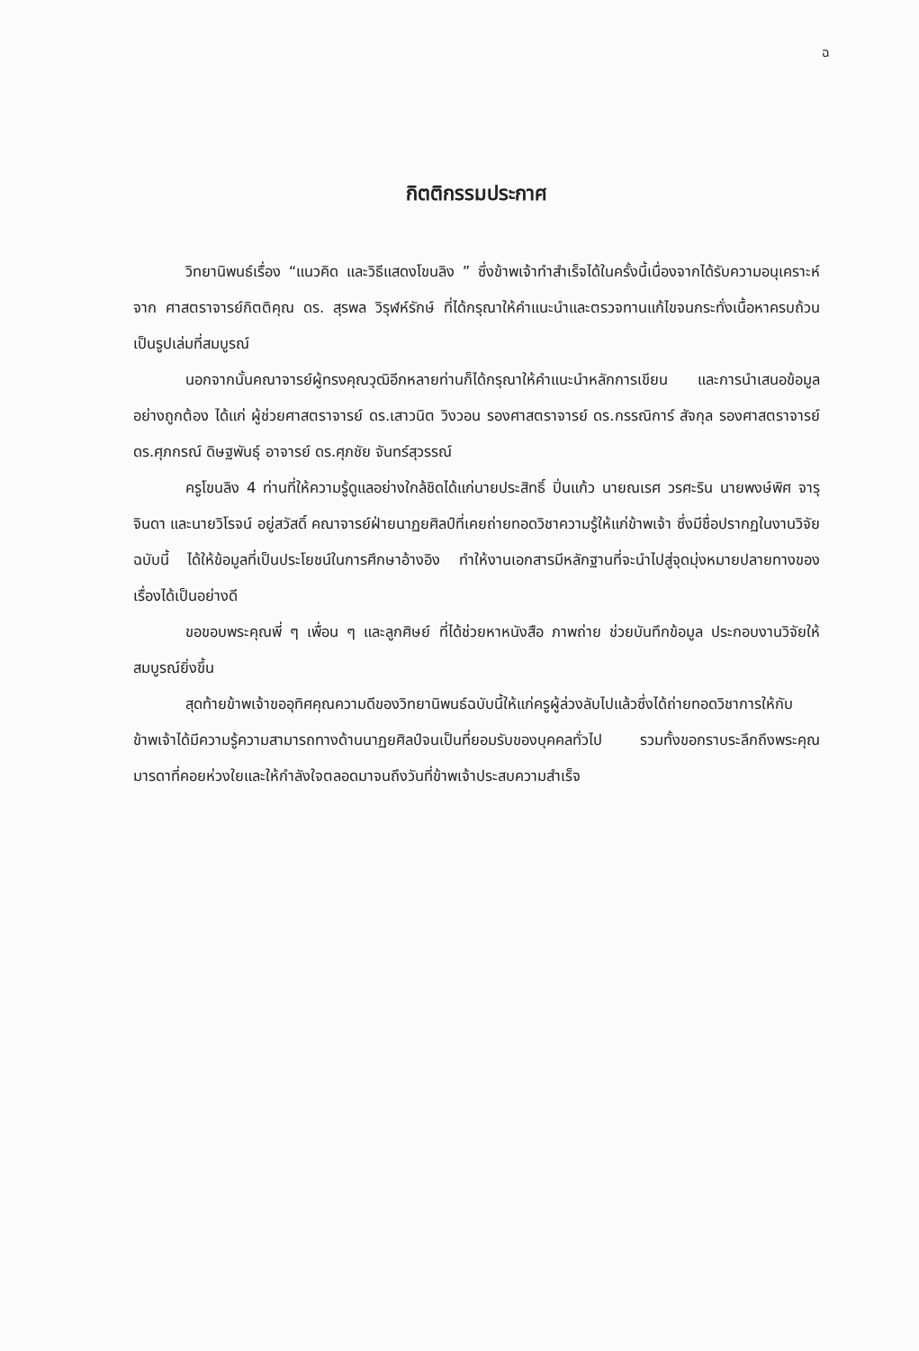ฉ
กิตติกรรมประกาศ
วิทยานิพนธ์เรื่อง “แนวคิด และวิธีแสดงโขนลิง ” ซึ่งข้าพเจ้าทำสำเร็จได้ในครั้งนี้เนื่องจากได้รับความอนุเคราะห์จาก ศาสตราจารย์กิตติคุณ ดร. สุรพล วิรุฬห์รักษ์ ที่ได้กรุณาให้คำแนะนำและตรวจทานแก้ไขจนกระทั่งเนื้อหาครบถ้วนเป็นรูปเล่มที่สมบูรณ์
นอกจากนั้นคณาจารย์ผู้ทรงคุณวุฒิอีกหลายท่านก็ได้กรุณาให้คำแนะนำหลักการเขียน และการนำเสนอข้อมูลอย่างถูกต้อง ได้แก่ ผู้ช่วยศาสตราจารย์ ดร.เสาวนิต วิงวอน รองศาสตราจารย์ ดร.กรรณิการ์ สัจกุล รองศาสตราจารย์ ดร.ศุภกรณ์ ดิษฐพันธุ์ อาจารย์ ดร.ศุภชัย จันทร์สุวรรณ์
ครูโขนลิง 4 ท่านที่ให้ความรู้ดูแลอย่างใกล้ชิดได้แก่นายประสิทธิ์ ปิ่นแก้ว นายณเรศ วรศะริน นายพงษ์พิศ จารุจินดา และนายวิโรจน์ อยู่สวัสดิ์ คณาจารย์ฝ่ายนาฏยศิลป์ที่เคยถ่ายทอดวิชาความรู้ให้แก่ข้าพเจ้า ซึ่งมีชื่อปรากฏในงานวิจัยฉบับนี้ ได้ให้ข้อมูลที่เป็นประโยชน์ในการศึกษาอ้างอิง ทำให้งานเอกสารมีหลักฐานที่จะนำไปสู่จุดมุ่งหมายปลายทางของเรื่องได้เป็นอย่างดี
ขอขอบพระคุณพี่ ๆ เพื่อน ๆ และลูกศิษย์ ที่ได้ช่วยหาหนังสือ ภาพถ่าย ช่วยบันทึกข้อมูล ประกอบงานวิจัยให้สมบูรณ์ยิ่งขึ้น
สุดท้ายข้าพเจ้าขออุทิศคุณความดีของวิทยานิพนธ์ฉบับนี้ให้แก่ครูผู้ล่วงลับไปแล้วซึ่งได้ถ่ายทอดวิชาการให้กับข้าพเจ้าได้มีความรู้ความสามารถทางด้านนาฏยศิลป์จนเป็นที่ยอมรับของบุคคลทั่วไป รวมทั้งขอกราบระลึกถึงพระคุณมารดาที่คอยห่วงใยและให้กำลังใจตลอดมาจนถึงวันที่ข้าพเจ้าประสบความสำเร็จ